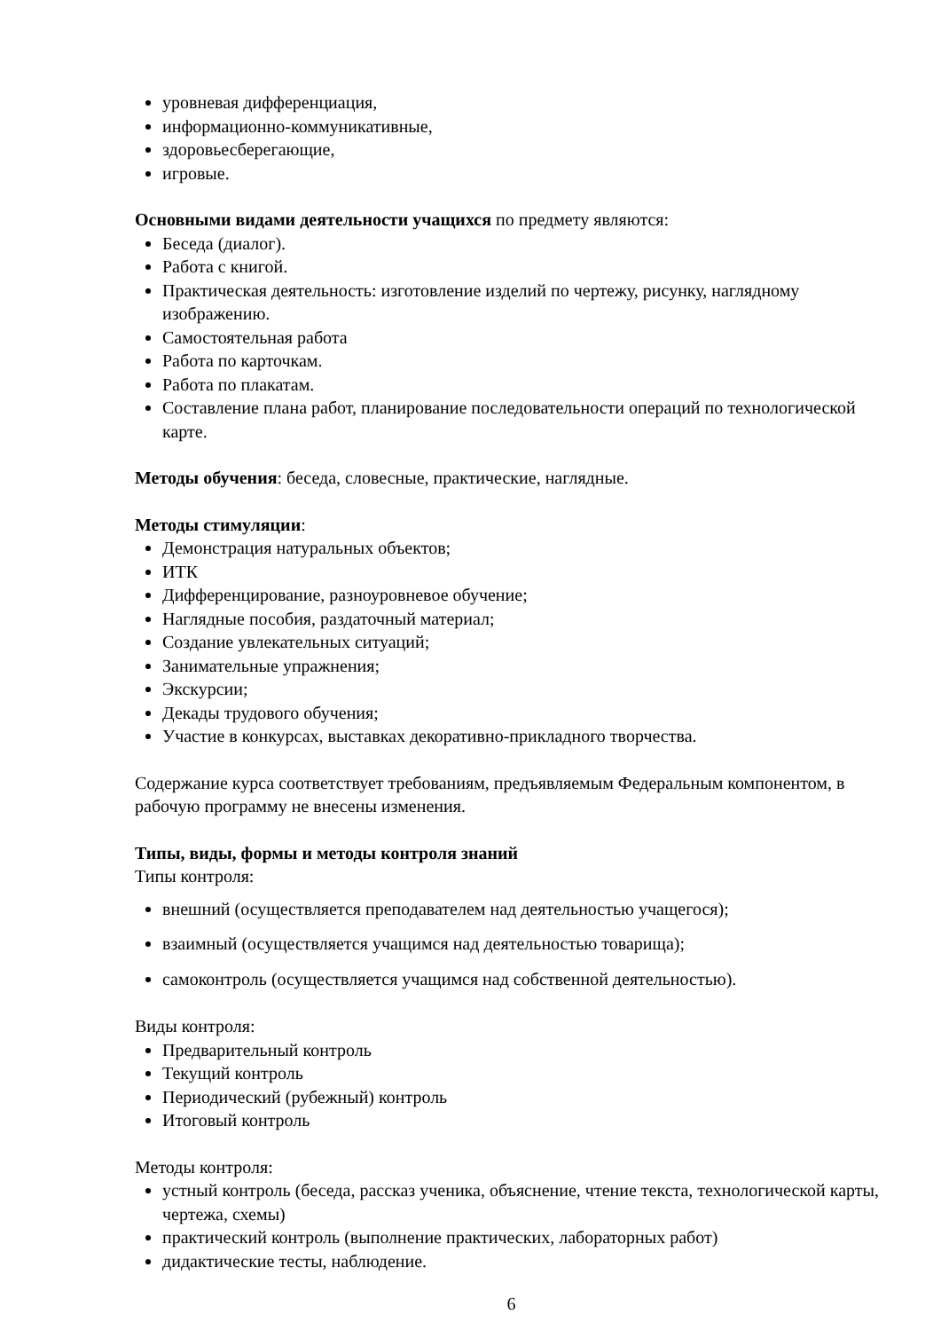уровневая дифференциация,
информационно-коммуникативные,
здоровьесберегающие,
игровые.
Основными видами деятельности учащихся по предмету являются:
Беседа (диалог).
Работа с книгой.
Практическая деятельность: изготовление изделий по чертежу, рисунку, наглядному изображению.
Самостоятельная работа
Работа по карточкам.
Работа по плакатам.
Составление плана работ, планирование последовательности операций по технологической карте.
Методы обучения: беседа, словесные, практические, наглядные.
Методы стимуляции:
Демонстрация натуральных объектов;
ИТК
Дифференцирование, разноуровневое обучение;
Наглядные пособия, раздаточный материал;
Создание увлекательных ситуаций;
Занимательные упражнения;
Экскурсии;
Декады трудового обучения;
Участие в конкурсах, выставках декоративно-прикладного творчества.
Содержание курса соответствует требованиям, предъявляемым Федеральным компонентом, в рабочую программу не внесены изменения.
Типы, виды, формы и методы контроля знаний
Типы контроля:
внешний (осуществляется преподавателем над деятельностью учащегося);
взаимный (осуществляется учащимся над деятельностью товарища);
самоконтроль (осуществляется учащимся над собственной деятельностью).
Виды контроля:
Предварительный контроль
Текущий контроль
Периодический (рубежный) контроль
Итоговый контроль
Методы контроля:
устный контроль (беседа, рассказ ученика, объяснение, чтение текста, технологической карты, чертежа, схемы)
практический контроль (выполнение практических, лабораторных работ)
дидактические тесты, наблюдение.
6